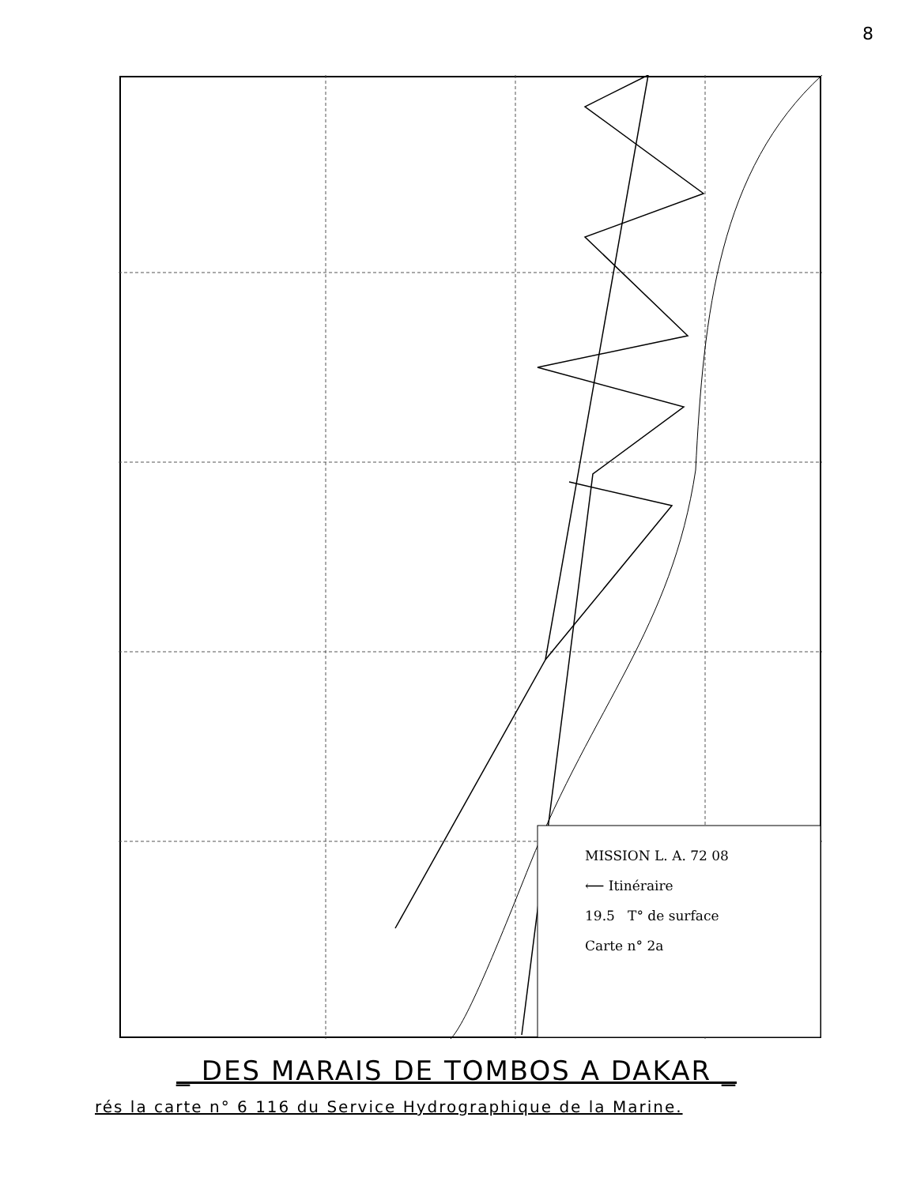8
MISSION L. A. 72 08
⟵ Itinéraire
19.5 T° de surface
Carte n° 2a
_ DES MARAIS DE TOMBOS A DAKAR _
rés la carte n° 6 116 du Service Hydrographique de la Marine.